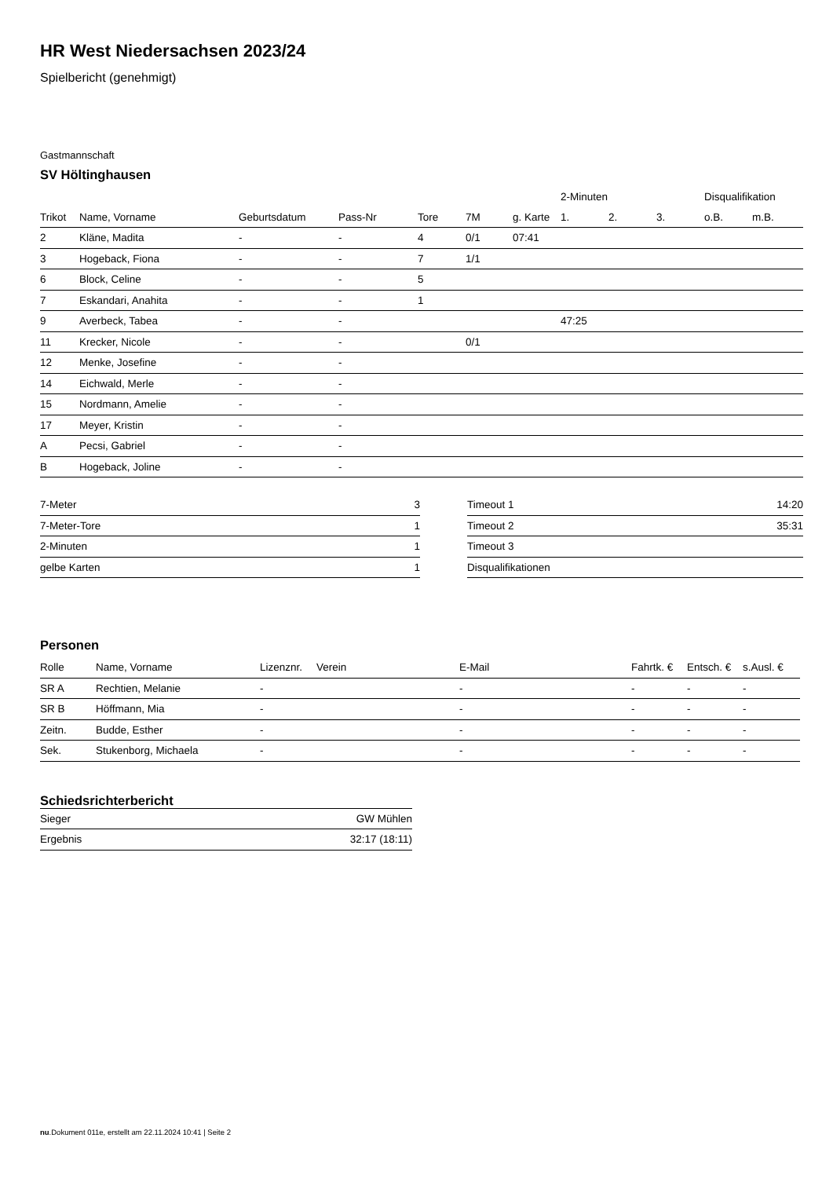HR West Niedersachsen 2023/24
Spielbericht (genehmigt)
Gastmannschaft
SV Höltinghausen
| | | | | | | | 2-Minuten | | | Disqualifikation | |
| --- | --- | --- | --- | --- | --- | --- | --- | --- | --- | --- | --- |
| Trikot | Name, Vorname | Geburtsdatum | Pass-Nr | Tore | 7M | g. Karte | 1. | 2. | 3. | o.B. | m.B. |
| 2 | Kläne, Madita | - | - | 4 | 0/1 | 07:41 | | | | | |
| 3 | Hogeback, Fiona | - | - | 7 | 1/1 | | | | | | |
| 6 | Block, Celine | - | - | 5 | | | | | | | |
| 7 | Eskandari, Anahita | - | - | 1 | | | | | | | |
| 9 | Averbeck, Tabea | - | - | | | | 47:25 | | | | |
| 11 | Krecker, Nicole | - | - | | 0/1 | | | | | | |
| 12 | Menke, Josefine | - | - | | | | | | | | |
| 14 | Eichwald, Merle | - | - | | | | | | | | |
| 15 | Nordmann, Amelie | - | - | | | | | | | | |
| 17 | Meyer, Kristin | - | - | | | | | | | | |
| A | Pecsi, Gabriel | - | - | | | | | | | | |
| B | Hogeback, Joline | - | - | | | | | | | | |
| 7-Meter | 3 |
| 7-Meter-Tore | 1 |
| 2-Minuten | 1 |
| gelbe Karten | 1 |
| Timeout 1 | 14:20 |
| Timeout 2 | 35:31 |
| Timeout 3 | |
| Disqualifikationen | |
Personen
| Rolle | Name, Vorname | Lizenznr. | Verein | E-Mail | Fahrtk. € | Entsch. € | s.Ausl. € |
| --- | --- | --- | --- | --- | --- | --- | --- |
| SR A | Rechtien, Melanie | - | | - | - | - | - |
| SR B | Höffmann, Mia | - | | - | - | - | - |
| Zeitn. | Budde, Esther | - | | - | - | - | - |
| Sek. | Stukenborg, Michaela | - | | - | - | - | - |
Schiedsrichterbericht
| Sieger | GW Mühlen |
| Ergebnis | 32:17 (18:11) |
nu.Dokument 011e, erstellt am 22.11.2024 10:41 | Seite 2